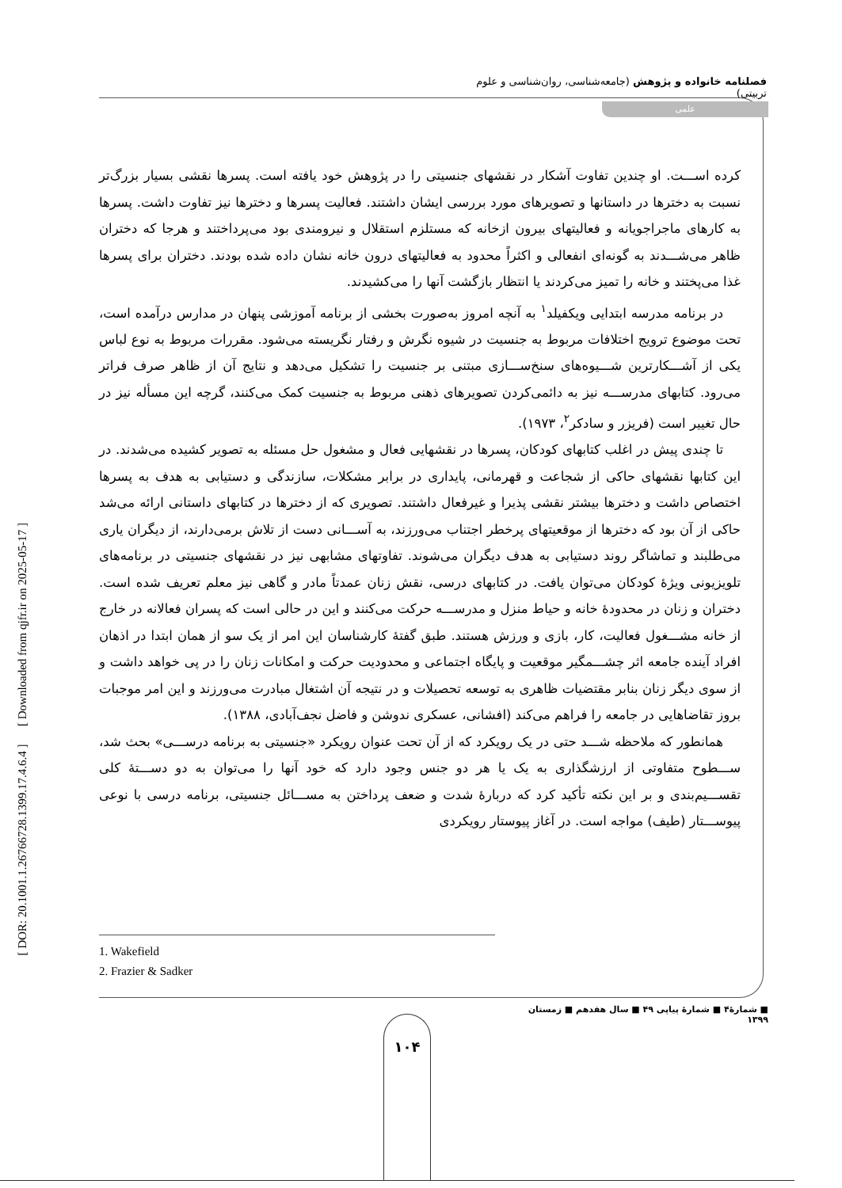فصلنامه خانواده و پژوهش (جامعه‌شناسی، روان‌شناسی و علوم تربیتی)
علمی
[ DOR: 20.1001.1.26766728.1399.17.4.6.4 ] [ Downloaded from qjfr.ir on 2025-05-17 ]
کرده اســـت. او چندین تفاوت آشکار در نقشهای جنسیتی را در پژوهش خود یافته است. پسرها نقشی بسیار بزرگ‌تر نسبت به دخترها در داستانها و تصویرهای مورد بررسی ایشان داشتند. فعالیت پسرها و دخترها نیز تفاوت داشت. پسرها به کارهای ماجراجویانه و فعالیتهای بیرون ازخانه که مستلزم استقلال و نیرومندی بود می‌پرداختند و هرجا که دختران ظاهر می‌شـــدند به گونه‌ای انفعالی و اکثراً محدود به فعالیتهای درون خانه نشان داده شده بودند. دختران برای پسرها غذا می‌پختند و خانه را تمیز می‌کردند یا انتظار بازگشت آنها را می‌کشیدند.
در برنامه مدرسه ابتدایی ویکفیلد<sup>۱</sup> به آنچه امروز به‌صورت بخشی از برنامه آموزشی پنهان در مدارس درآمده است، تحت موضوع ترویج اختلافات مربوط به جنسیت در شیوه نگرش و رفتار نگریسته می‌شود. مقررات مربوط به نوع لباس یکی از آشـــکارترین شـــیوه‌های سنخ‌ســـازی مبتنی بر جنسیت را تشکیل می‌دهد و نتایج آن از ظاهر صرف فراتر می‌رود. کتابهای مدرســـه نیز به دائمی‌کردن تصویرهای ذهنی مربوط به جنسیت کمک می‌کنند، گرچه این مسأله نیز در حال تغییر است (فریزر و سادکر<sup>۲</sup>، ۱۹۷۳).
تا چندی پیش در اغلب کتابهای کودکان، پسرها در نقشهایی فعال و مشغول حل مسئله به تصویر کشیده می‌شدند. در این کتابها نقشهای حاکی از شجاعت و قهرمانی، پایداری در برابر مشکلات، سازندگی و دستیابی به هدف به پسرها اختصاص داشت و دخترها بیشتر نقشی پذیرا و غیرفعال داشتند. تصویری که از دخترها در کتابهای داستانی ارائه می‌شد حاکی از آن بود که دخترها از موقعیتهای پرخطر اجتناب می‌ورزند، به آســـانی دست از تلاش برمی‌دارند، از دیگران یاری می‌طلبند و تماشاگر روند دستیابی به هدف دیگران می‌شوند. تفاوتهای مشابهی نیز در نقشهای جنسیتی در برنامه‌های تلویزیونی ویژۀ کودکان می‌توان یافت. در کتابهای درسی، نقش زنان عمدتاً مادر و گاهی نیز معلم تعریف شده است. دختران و زنان در محدودۀ خانه و حیاط منزل و مدرســـه حرکت می‌کنند و این در حالی است که پسران فعالانه در خارج از خانه مشـــغول فعالیت، کار، بازی و ورزش هستند. طبق گفتۀ کارشناسان این امر از یک سو از همان ابتدا در اذهان افراد آینده جامعه اثر چشـــمگیر موقعیت و پایگاه اجتماعی و محدودیت حرکت و امکانات زنان را در پی خواهد داشت و از سوی دیگر زنان بنابر مقتضیات ظاهری به توسعه تحصیلات و در نتیجه آن اشتغال مبادرت می‌ورزند و این امر موجبات بروز تقاضاهایی در جامعه را فراهم می‌کند (افشانی، عسکری ندوشن و فاضل نجف‌آبادی، ۱۳۸۸).
همانطور که ملاحظه شـــد حتی در یک رویکرد که از آن تحت عنوان رویکرد «جنسیتی به برنامه درســـی» بحث شد، ســـطوح متفاوتی از ارزشگذاری به یک یا هر دو جنس وجود دارد که خود آنها را می‌توان به دو دســـتۀ کلی تقســـیم‌بندی و بر این نکته تأکید کرد که دربارۀ شدت و ضعف پرداختن به مســـائل جنسیتی، برنامه درسی با نوعی پیوســـتار (طیف) مواجه است. در آغاز پیوستار رویکردی
1. Wakefield
2. Frazier & Sadker
■ شمارۀ۴ ■ شمارۀ پیاپی ۴۹ ■ سال هفدهم ■ زمستان ۱۳۹۹
۱۰۴